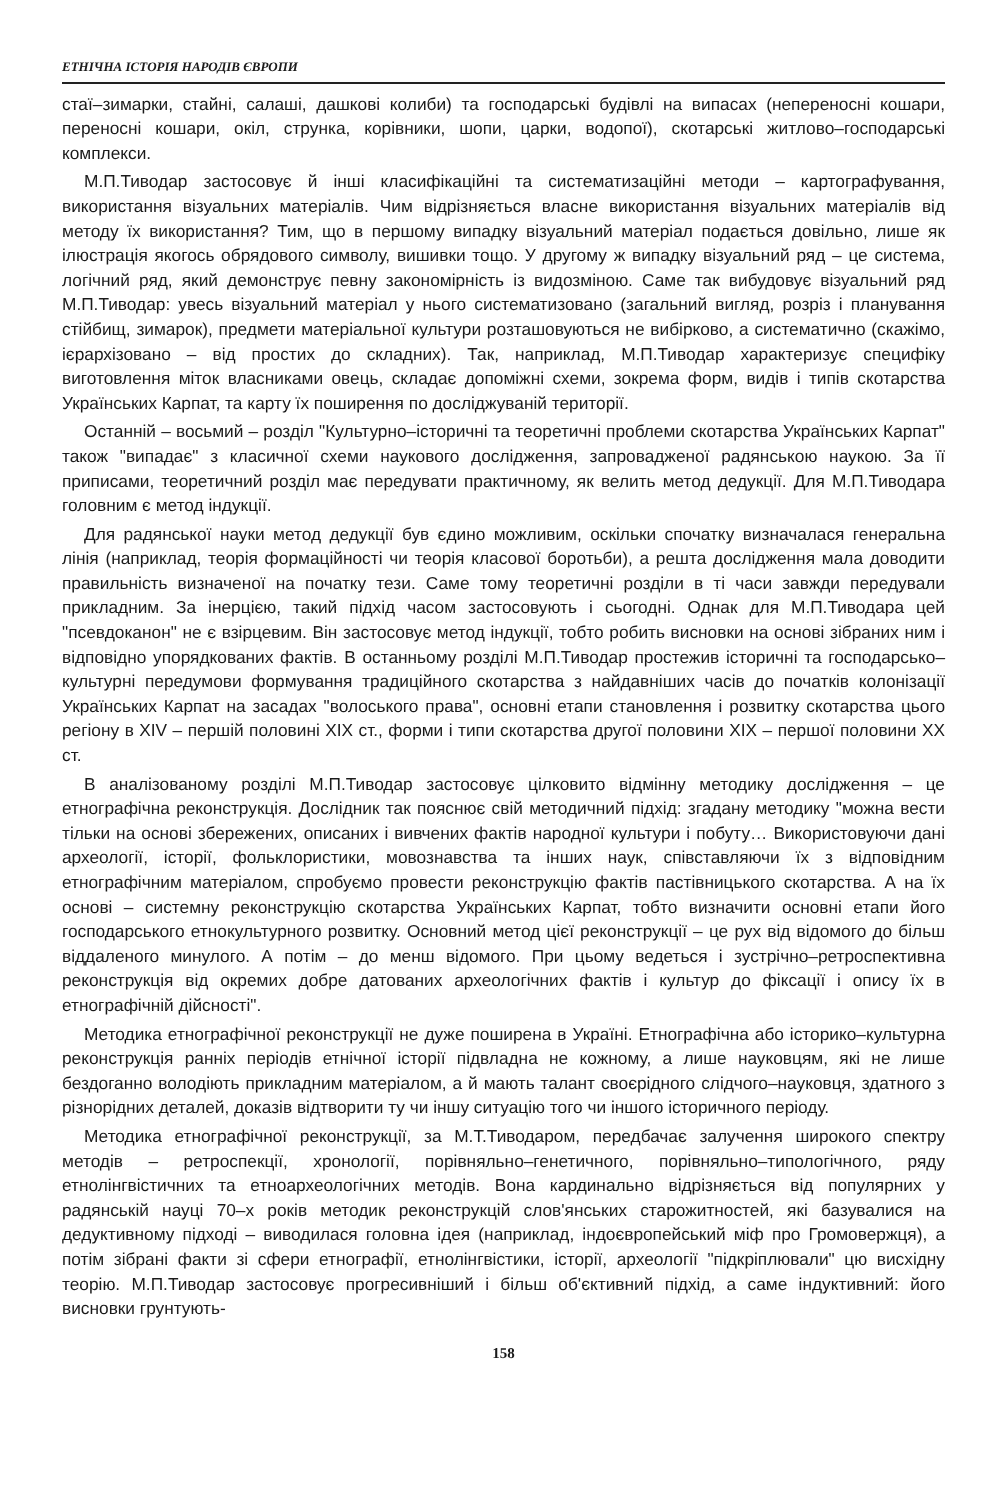ЕТНІЧНА ІСТОРІЯ НАРОДІВ ЄВРОПИ
стаї–зимарки, стайні, салаші, дашкові колиби) та господарські будівлі на випасах (непереносні кошари, переносні кошари, окіл, струнка, корівники, шопи, царки, водопої), скотарські житлово–господарські комплекси.
М.П.Тиводар застосовує й інші класифікаційні та систематизаційні методи – картографування, використання візуальних матеріалів. Чим відрізняється власне використання візуальних матеріалів від методу їх використання? Тим, що в першому випадку візуальний матеріал подається довільно, лише як ілюстрація якогось обрядового символу, вишивки тощо. У другому ж випадку візуальний ряд – це система, логічний ряд, який демонструє певну закономірність із видозміною. Саме так вибудовує візуальний ряд М.П.Тиводар: увесь візуальний матеріал у нього систематизовано (загальний вигляд, розріз і планування стійбищ, зимарок), предмети матеріальної культури розташовуються не вибірково, а систематично (скажімо, ієрархізовано – від простих до складних). Так, наприклад, М.П.Тиводар характеризує специфіку виготовлення міток власниками овець, складає допоміжні схеми, зокрема форм, видів і типів скотарства Українських Карпат, та карту їх поширення по досліджуваній території.
Останній – восьмий – розділ "Культурно–історичні та теоретичні проблеми скотарства Українських Карпат" також "випадає" з класичної схеми наукового дослідження, запровадженої радянською наукою. За її приписами, теоретичний розділ має передувати практичному, як велить метод дедукції. Для М.П.Тиводара головним є метод індукції.
Для радянської науки метод дедукції був єдино можливим, оскільки спочатку визначалася генеральна лінія (наприклад, теорія формаційності чи теорія класової боротьби), а решта дослідження мала доводити правильність визначеної на початку тези. Саме тому теоретичні розділи в ті часи завжди передували прикладним. За інерцією, такий підхід часом застосовують і сьогодні. Однак для М.П.Тиводара цей "псевдоканон" не є взірцевим. Він застосовує метод індукції, тобто робить висновки на основі зібраних ним і відповідно упорядкованих фактів. В останньому розділі М.П.Тиводар простежив історичні та господарсько–культурні передумови формування традиційного скотарства з найдавніших часів до початків колонізації Українських Карпат на засадах "волоського права", основні етапи становлення і розвитку скотарства цього регіону в XIV – першій половині XIX ст., форми і типи скотарства другої половини XIX – першої половини XX ст.
В аналізованому розділі М.П.Тиводар застосовує цілковито відмінну методику дослідження – це етнографічна реконструкція. Дослідник так пояснює свій методичний підхід: згадану методику "можна вести тільки на основі збережених, описаних і вивчених фактів народної культури і побуту… Використовуючи дані археології, історії, фольклористики, мовознавства та інших наук, співставляючи їх з відповідним етнографічним матеріалом, спробуємо провести реконструкцію фактів пастівницького скотарства. А на їх основі – системну реконструкцію скотарства Українських Карпат, тобто визначити основні етапи його господарського етнокультурного розвитку. Основний метод цієї реконструкції – це рух від відомого до більш віддаленого минулого. А потім – до менш відомого. При цьому ведеться і зустрічно–ретроспективна реконструкція від окремих добре датованих археологічних фактів і культур до фіксації і опису їх в етнографічній дійсності".
Методика етнографічної реконструкції не дуже поширена в Україні. Етнографічна або історико–культурна реконструкція ранніх періодів етнічної історії підвладна не кожному, а лише науковцям, які не лише бездоганно володіють прикладним матеріалом, а й мають талант своєрідного слідчого–науковця, здатного з різнорідних деталей, доказів відтворити ту чи іншу ситуацію того чи іншого історичного періоду.
Методика етнографічної реконструкції, за М.Т.Тиводаром, передбачає залучення широкого спектру методів – ретроспекції, хронології, порівняльно–генетичного, порівняльно–типологічного, ряду етнолінгвістичних та етноархеологічних методів. Вона кардинально відрізняється від популярних у радянській науці 70–х років методик реконструкцій слов'янських старожитностей, які базувалися на дедуктивному підході – виводилася головна ідея (наприклад, індоєвропейський міф про Громовержця), а потім зібрані факти зі сфери етнографії, етнолінгвістики, історії, археології "підкріплювали" цю висхідну теорію. М.П.Тиводар застосовує прогресивніший і більш об'єктивний підхід, а саме індуктивний: його висновки грунтують-
158